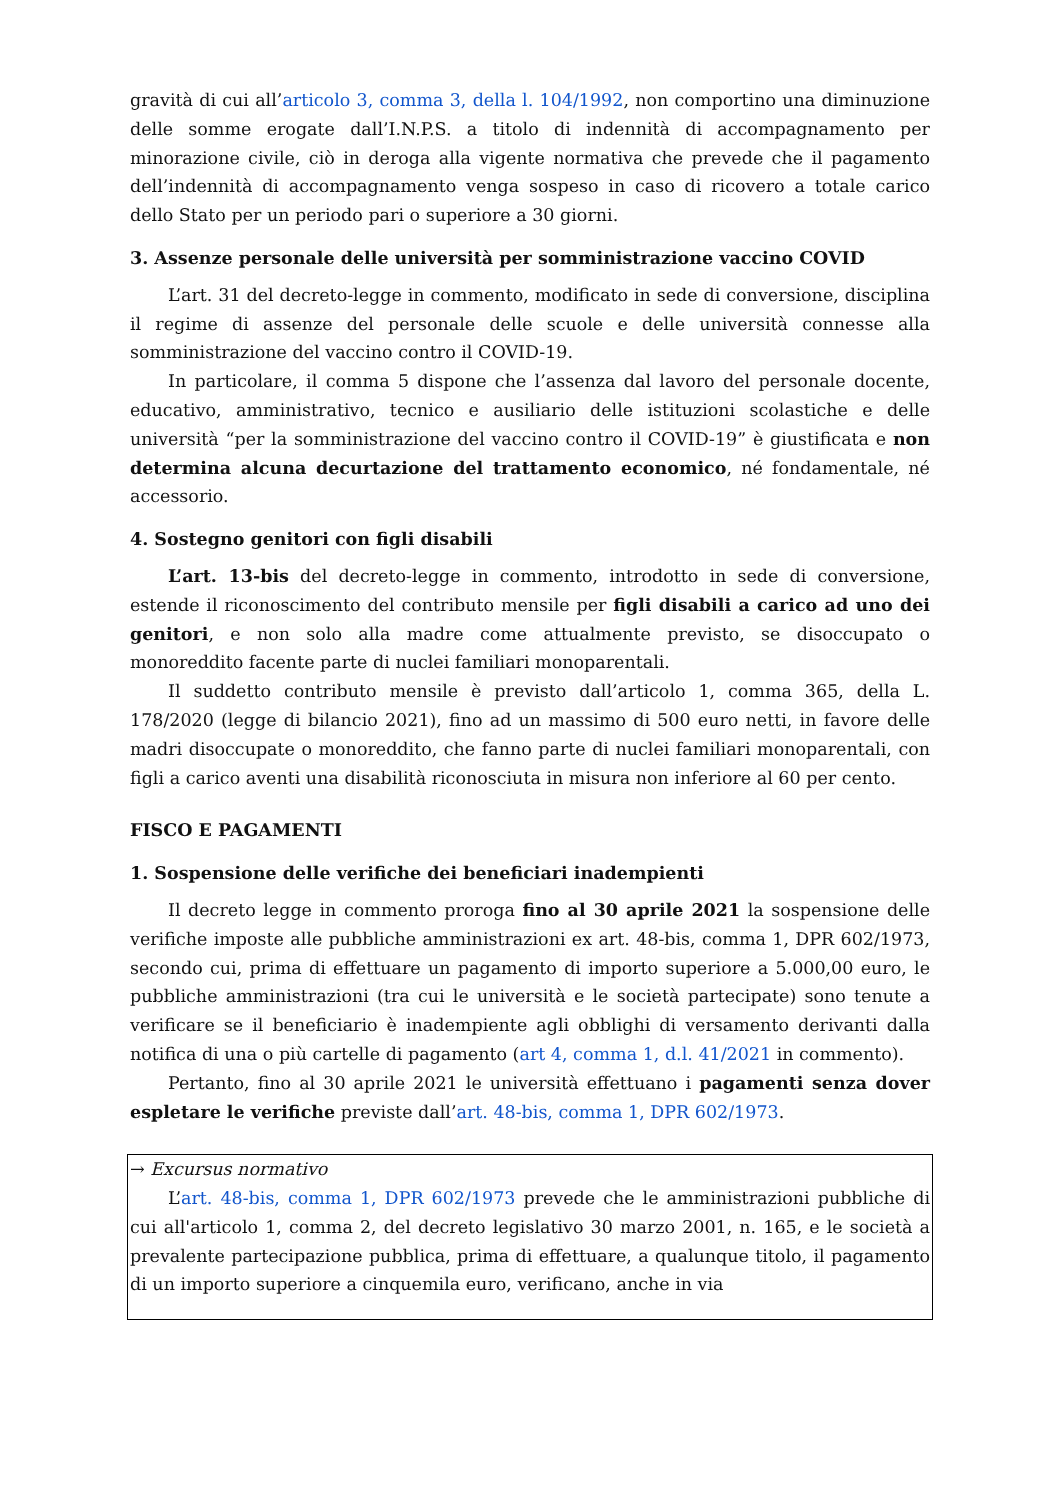gravità di cui all’articolo 3, comma 3, della l. 104/1992, non comportino una diminuzione delle somme erogate dall’I.N.P.S. a titolo di indennità di accompagnamento per minorazione civile, ciò in deroga alla vigente normativa che prevede che il pagamento dell’indennità di accompagnamento venga sospeso in caso di ricovero a totale carico dello Stato per un periodo pari o superiore a 30 giorni.
3. Assenze personale delle università per somministrazione vaccino COVID
L’art. 31 del decreto-legge in commento, modificato in sede di conversione, disciplina il regime di assenze del personale delle scuole e delle università connesse alla somministrazione del vaccino contro il COVID-19.
In particolare, il comma 5 dispone che l’assenza dal lavoro del personale docente, educativo, amministrativo, tecnico e ausiliario delle istituzioni scolastiche e delle università “per la somministrazione del vaccino contro il COVID-19” è giustificata e non determina alcuna decurtazione del trattamento economico, né fondamentale, né accessorio.
4. Sostegno genitori con figli disabili
L’art. 13-bis del decreto-legge in commento, introdotto in sede di conversione, estende il riconoscimento del contributo mensile per figli disabili a carico ad uno dei genitori, e non solo alla madre come attualmente previsto, se disoccupato o monoreddito facente parte di nuclei familiari monoparentali.
Il suddetto contributo mensile è previsto dall’articolo 1, comma 365, della L. 178/2020 (legge di bilancio 2021), fino ad un massimo di 500 euro netti, in favore delle madri disoccupate o monoreddito, che fanno parte di nuclei familiari monoparentali, con figli a carico aventi una disabilità riconosciuta in misura non inferiore al 60 per cento.
FISCO E PAGAMENTI
1. Sospensione delle verifiche dei beneficiari inadempienti
Il decreto legge in commento proroga fino al 30 aprile 2021 la sospensione delle verifiche imposte alle pubbliche amministrazioni ex art. 48-bis, comma 1, DPR 602/1973, secondo cui, prima di effettuare un pagamento di importo superiore a 5.000,00 euro, le pubbliche amministrazioni (tra cui le università e le società partecipate) sono tenute a verificare se il beneficiario è inadempiente agli obblighi di versamento derivanti dalla notifica di una o più cartelle di pagamento (art 4, comma 1, d.l. 41/2021 in commento).
Pertanto, fino al 30 aprile 2021 le università effettuano i pagamenti senza dover espletare le verifiche previste dall’art. 48-bis, comma 1, DPR 602/1973.
→ Excursus normativo
L’art. 48-bis, comma 1, DPR 602/1973 prevede che le amministrazioni pubbliche di cui all'articolo 1, comma 2, del decreto legislativo 30 marzo 2001, n. 165, e le società a prevalente partecipazione pubblica, prima di effettuare, a qualunque titolo, il pagamento di un importo superiore a cinquemila euro, verificano, anche in via